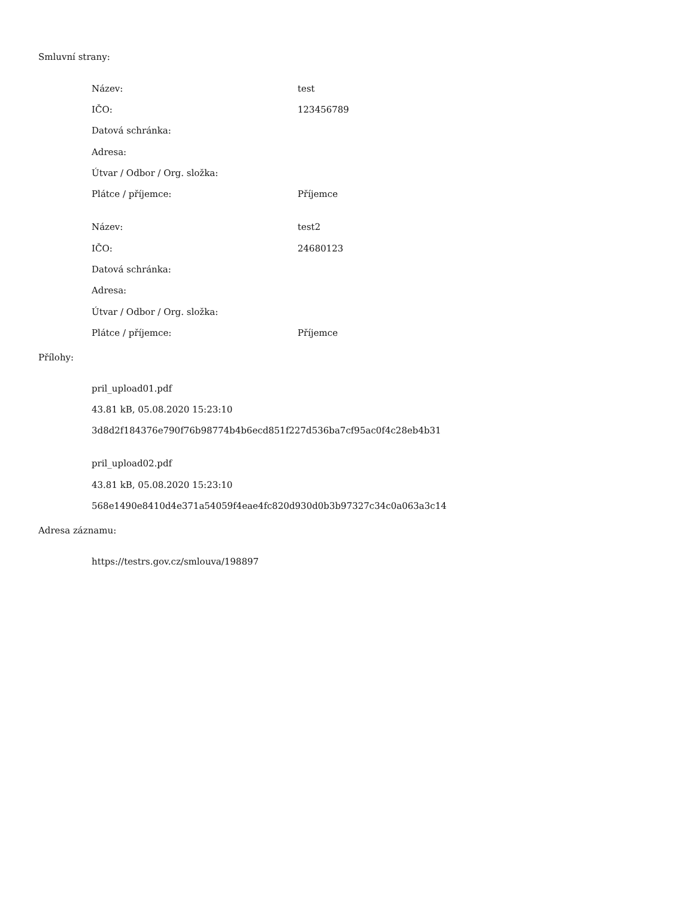Smluvní strany:
| Název: | test |
| IČO: | 123456789 |
| Datová schránka: | |
| Adresa: | |
| Útvar / Odbor / Org. složka: | |
| Plátce / příjemce: | Příjemce |
| Název: | test2 |
| IČO: | 24680123 |
| Datová schránka: | |
| Adresa: | |
| Útvar / Odbor / Org. složka: | |
| Plátce / příjemce: | Příjemce |
Přílohy:
pril_upload01.pdf
43.81 kB, 05.08.2020 15:23:10
3d8d2f184376e790f76b98774b4b6ecd851f227d536ba7cf95ac0f4c28eb4b31
pril_upload02.pdf
43.81 kB, 05.08.2020 15:23:10
568e1490e8410d4e371a54059f4eae4fc820d930d0b3b97327c34c0a063a3c14
Adresa záznamu:
https://testrs.gov.cz/smlouva/198897